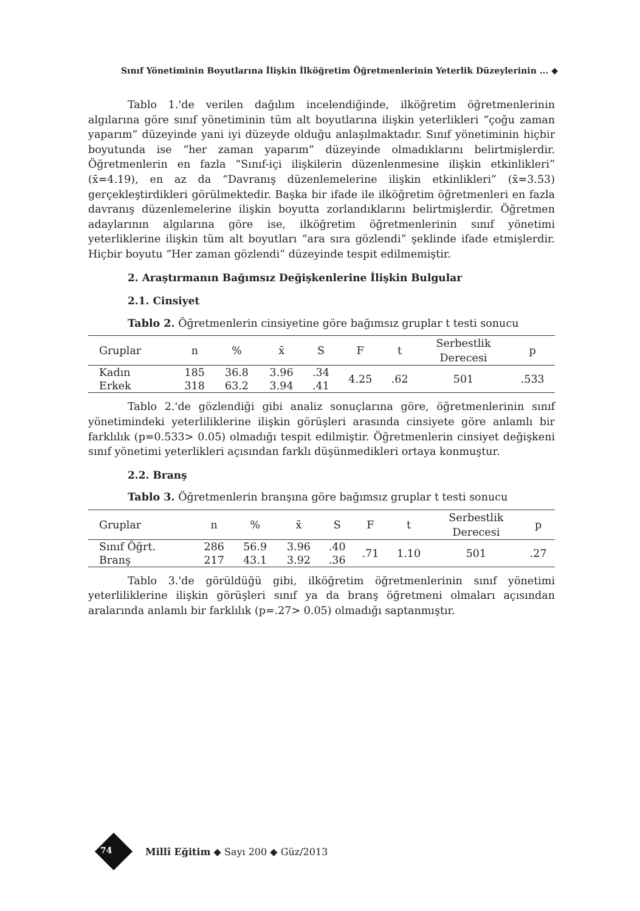Sınıf Yönetiminin Boyutlarına İlişkin İlköğretim Öğretmenlerinin Yeterlik Düzeylerinin ... ◆
Tablo 1.'de verilen dağılım incelendiğinde, ilköğretim öğretmenlerinin algılarına göre sınıf yönetiminin tüm alt boyutlarına ilişkin yeterlikleri “çoğu zaman yaparım” düzeyinde yani iyi düzeyde olduğu anlaşılmaktadır. Sınıf yönetiminin hiçbir boyutunda ise “her zaman yaparım” düzeyinde olmadıklarını belirtmişlerdir. Öğretmenlerin en fazla “Sınıf-içi ilişkilerin düzenlenmesine ilişkin etkinlikleri” (x̄=4.19), en az da “Davranış düzenlemelerine ilişkin etkinlikleri” (x̄=3.53) gerçekleştirdikleri görülmektedir. Başka bir ifade ile ilköğretim öğretmenleri en fazla davranış düzenlemelerine ilişkin boyutta zorlandıklarını belirtmişlerdir. Öğretmen adaylarının algılarına göre ise, ilköğretim öğretmenlerinin sınıf yönetimi yeterliklerine ilişkin tüm alt boyutları “ara sıra gözlendi” şeklinde ifade etmişlerdir. Hiçbir boyutu “Her zaman gözlendi” düzeyinde tespit edilmemiştir.
2. Araştırmanın Bağımsız Değişkenlerine İlişkin Bulgular
2.1. Cinsiyet
Tablo 2. Öğretmenlerin cinsiyetine göre bağımsız gruplar t testi sonucu
| Gruplar | n | % | x̄ | S | F | t | Serbestlik Derecesi | p |
| --- | --- | --- | --- | --- | --- | --- | --- | --- |
| Kadın | 185 | 36.8 | 3.96 | .34 | 4.25 | .62 | 501 | .533 |
| Erkek | 318 | 63.2 | 3.94 | .41 | | | | |
Tablo 2.'de gözlendiği gibi analiz sonuçlarına göre, öğretmenlerinin sınıf yönetimindeki yeterliliklerine ilişkin görüşleri arasında cinsiyete göre anlamlı bir farklılık (p=0.533> 0.05) olmadığı tespit edilmiştir. Öğretmenlerin cinsiyet değişkeni sınıf yönetimi yeterlikleri açısından farklı düşünmedikleri ortaya konmuştur.
2.2. Branş
Tablo 3. Öğretmenlerin branşına göre bağımsız gruplar t testi sonucu
| Gruplar | n | % | x̄ | S | F | t | Serbestlik Derecesi | p |
| --- | --- | --- | --- | --- | --- | --- | --- | --- |
| Sınıf Öğrt. | 286 | 56.9 | 3.96 | .40 | .71 | 1.10 | 501 | .27 |
| Branş | 217 | 43.1 | 3.92 | .36 | | | | |
Tablo 3.'de görüldüğü gibi, ilköğretim öğretmenlerinin sınıf yönetimi yeterliliklerine ilişkin görüşleri sınıf ya da branş öğretmeni olmaları açısından aralarında anlamlı bir farklılık (p=.27> 0.05) olmadığı saptanmıştır.
Millî Eğitim ◆ Sayı 200 ◆ Güz/2013
74